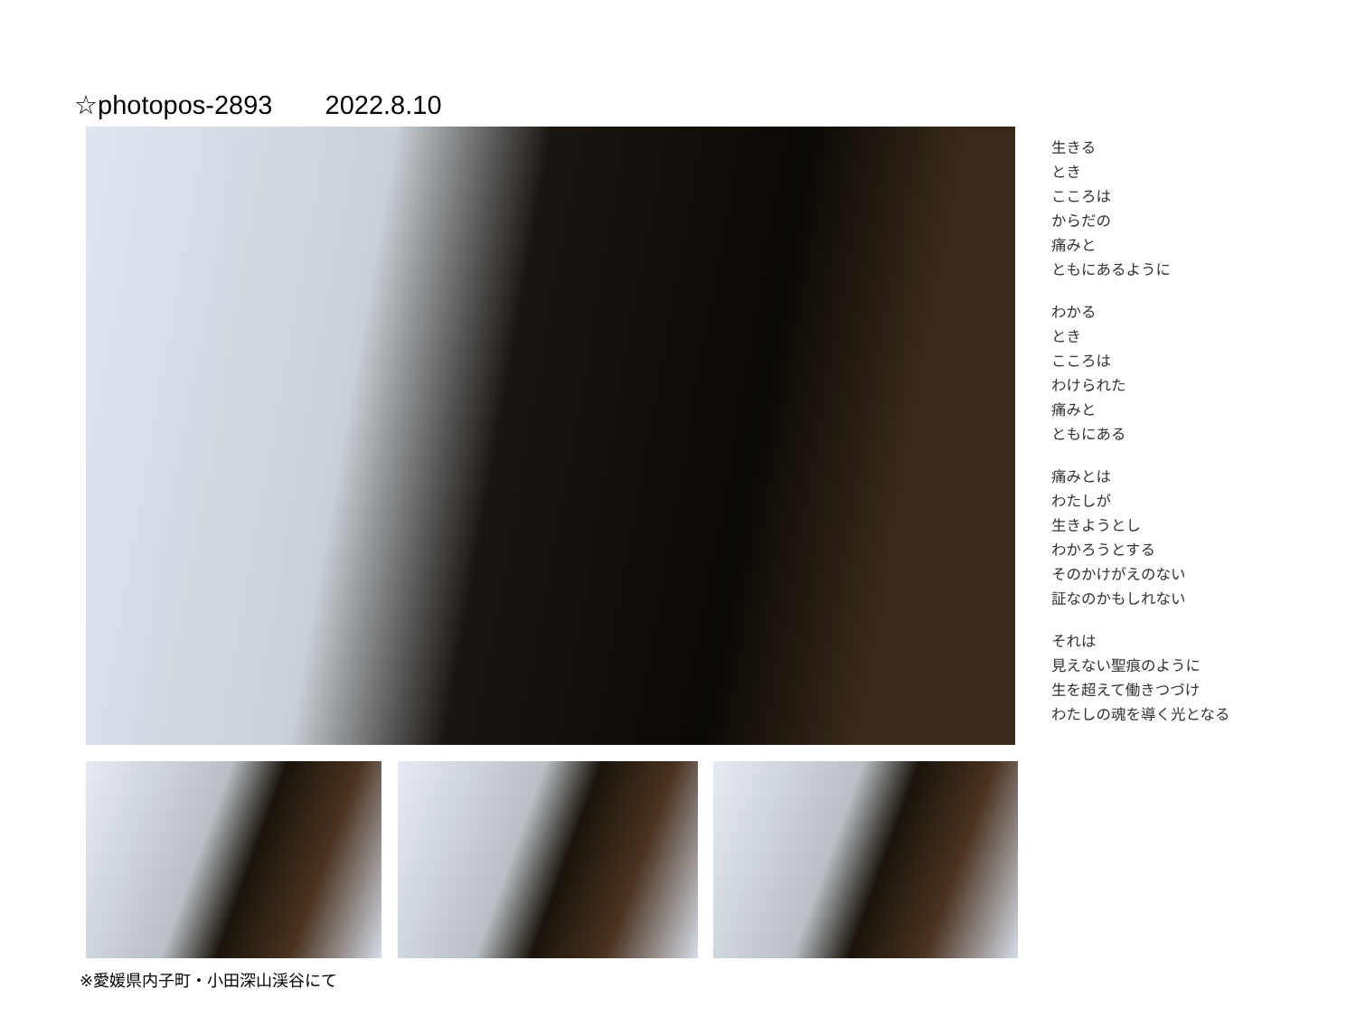☆photopos-2893　　2022.8.10
生きる
とき
こころは
からだの
痛みと
ともにあるように
わかる
とき
こころは
わけられた
痛みと
ともにある
痛みとは
わたしが
生きようとし
わかろうとする
そのかけがえのない
証なのかもしれない
それは
見えない聖痕のように
生を超えて働きつづけ
わたしの魂を導く光となる
※愛媛県内子町・小田深山渓谷にて